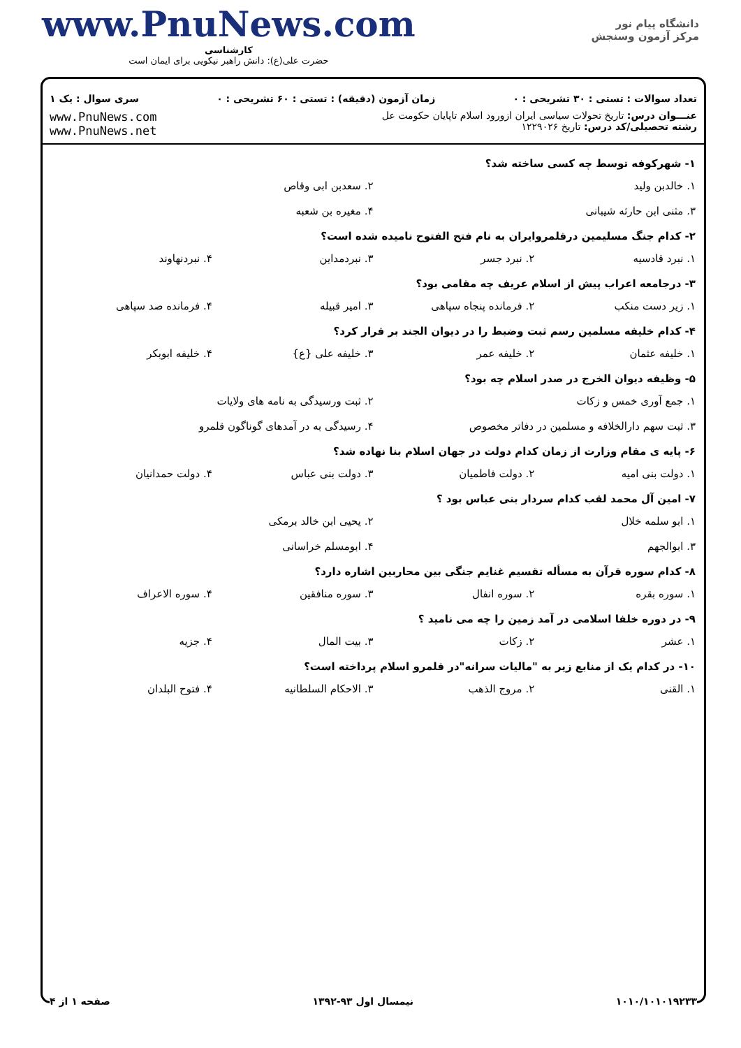www.PnuNews.com
کارشناسی
حضرت علی(ع): دانش راهبر نیکویی برای ایمان است
دانشگاه پیام نور
مرکز آزمون وسنجش
تعداد سوالات : تستی : ۳۰ تشریحی : ۰ زمان آزمون (دقیقه) : تستی : ۶۰ تشریحی : ۰ سری سوال : یک ۱
www.PnuNews.com
www.PnuNews.net
عنـــوان درس: تاریخ تحولات سیاسی ایران ازورود اسلام تاپایان حکومت عل
رشته تحصیلی/کد درس: تاریخ ۱۲۲۹۰۲۶
۱- شهرکوفه توسط چه کسی ساخته شد؟
۱. خالدبن ولید ۲. سعدبن ابی وقاص
۳. مثنی ابن حارثه شیبانی ۴. مغیره بن شعبه
۲- کدام جنگ مسلیمین درقلمروایران به نام فتح الفتوح نامیده شده است؟
۱. نبرد قادسیه ۲. نبرد جسر ۳. نبردمداین ۴. نبردنهاوند
۳- درجامعه اعراب پیش از اسلام عریف چه مقامی بود؟
۱. زیر دست منکب ۲. فرمانده پنجاه سپاهی ۳. امیر قبیله ۴. فرمانده صد سپاهی
۴- کدام خلیفه مسلمین رسم ثبت وضبط را در دیوان الجند بر قرار کرد؟
۱. خلیفه عثمان ۲. خلیفه عمر ۳. خلیفه علی {ع} ۴. خلیفه ابوبکر
۵- وظیفه دیوان الخرج در صدر اسلام چه بود؟
۱. جمع آوری خمس و زکات ۲. ثبت ورسیدگی به نامه های ولایات
۳. ثبت سهم دارالخلافه و مسلمین در دفاتر مخصوص
۴. رسیدگی به در آمدهای گوناگون قلمرو
۶- پایه ی مقام وزارت از زمان کدام دولت در جهان اسلام بنا نهاده شد؟
۱. دولت بنی امیه ۲. دولت فاطمیان ۳. دولت بنی عباس ۴. دولت حمدانیان
۷- امین آل محمد لقب کدام سردار بنی عباس بود ؟
۱. ابو سلمه خلال ۲. یحیی ابن خالد برمکی
۳. ابوالجهم ۴. ابومسلم خراسانی
۸- کدام سوره قرآن به مسأله تقسیم غنایم جنگی بین محاربین اشاره دارد؟
۱. سوره بقره ۲. سوره انفال ۳. سوره منافقین ۴. سوره الاعراف
۹- در دوره خلفا اسلامی در آمد زمین را چه می نامید ؟
۱. عشر ۲. زکات ۳. بیت المال ۴. جزیه
۱۰- در کدام یک از منابع زیر به "مالیات سرانه"در قلمرو اسلام پرداخته است؟
۱. القنی ۲. مروج الذهب ۳. الاحکام السلطانیه ۴. فتوح البلدان
صفحه ۱ از ۴ نیمسال اول ۹۳-۱۳۹۲ ۱۰۱۰/۱۰۱۰۱۹۲۳۳